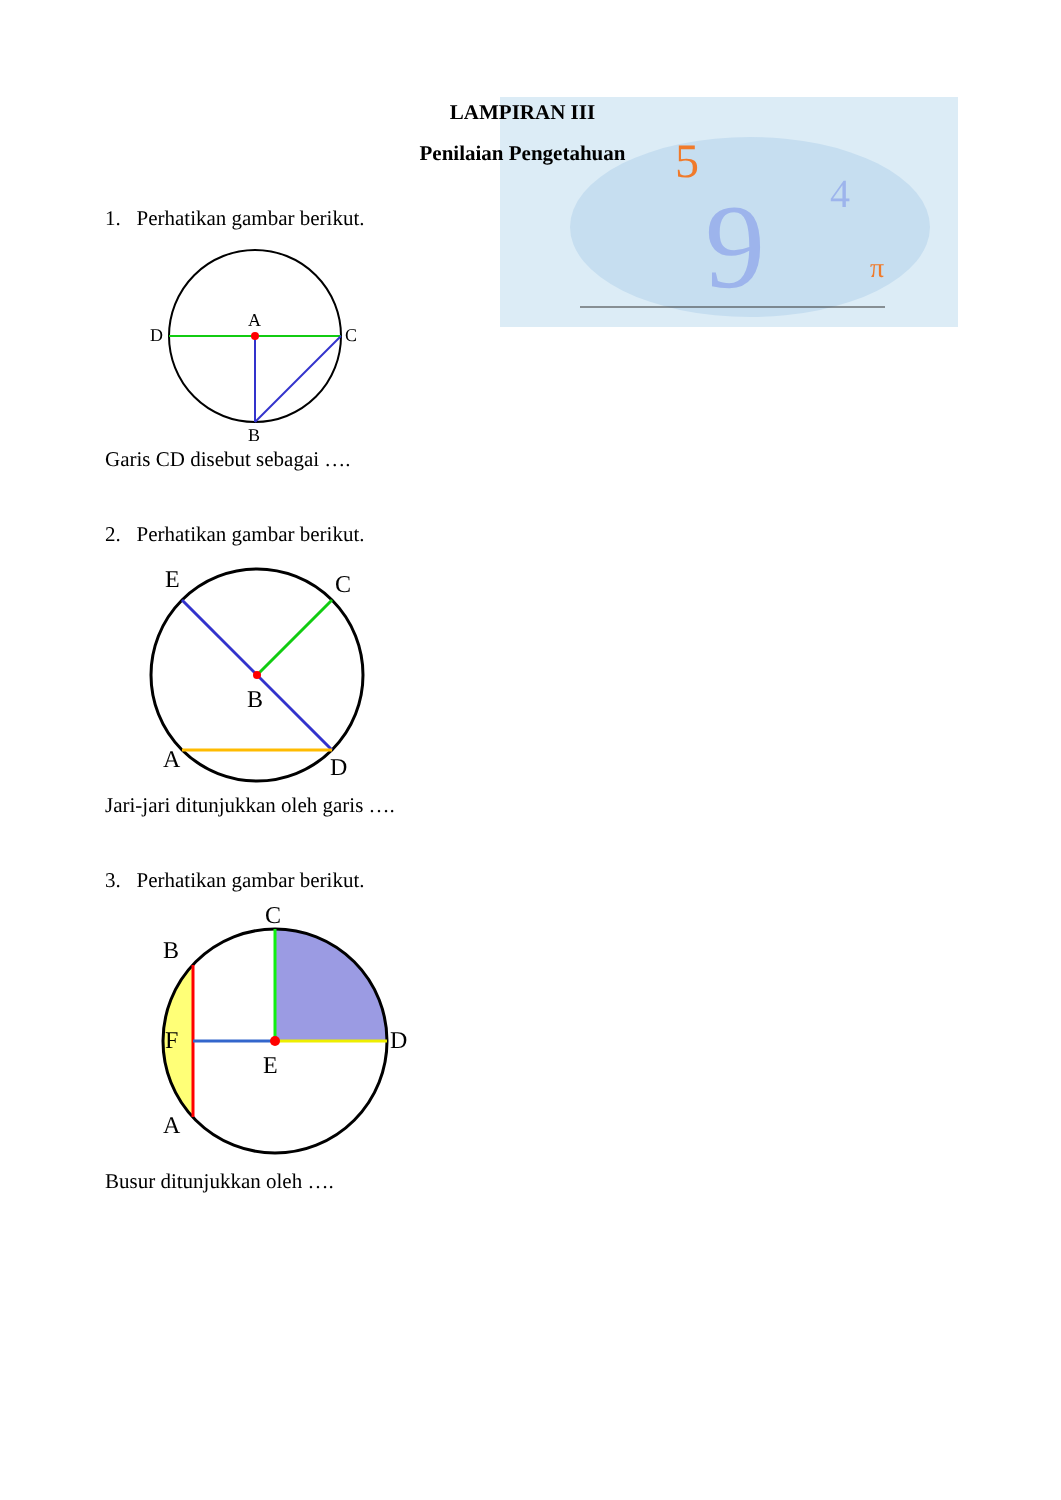5
9
4
π
LAMPIRAN III
Penilaian Pengetahuan
1. Perhatikan gambar berikut.
A
D
C
B
Garis CD disebut sebagai ….
2. Perhatikan gambar berikut.
E
C
B
A
D
Jari-jari ditunjukkan oleh garis ….
3. Perhatikan gambar berikut.
C
B
F
E
D
A
Busur ditunjukkan oleh ….